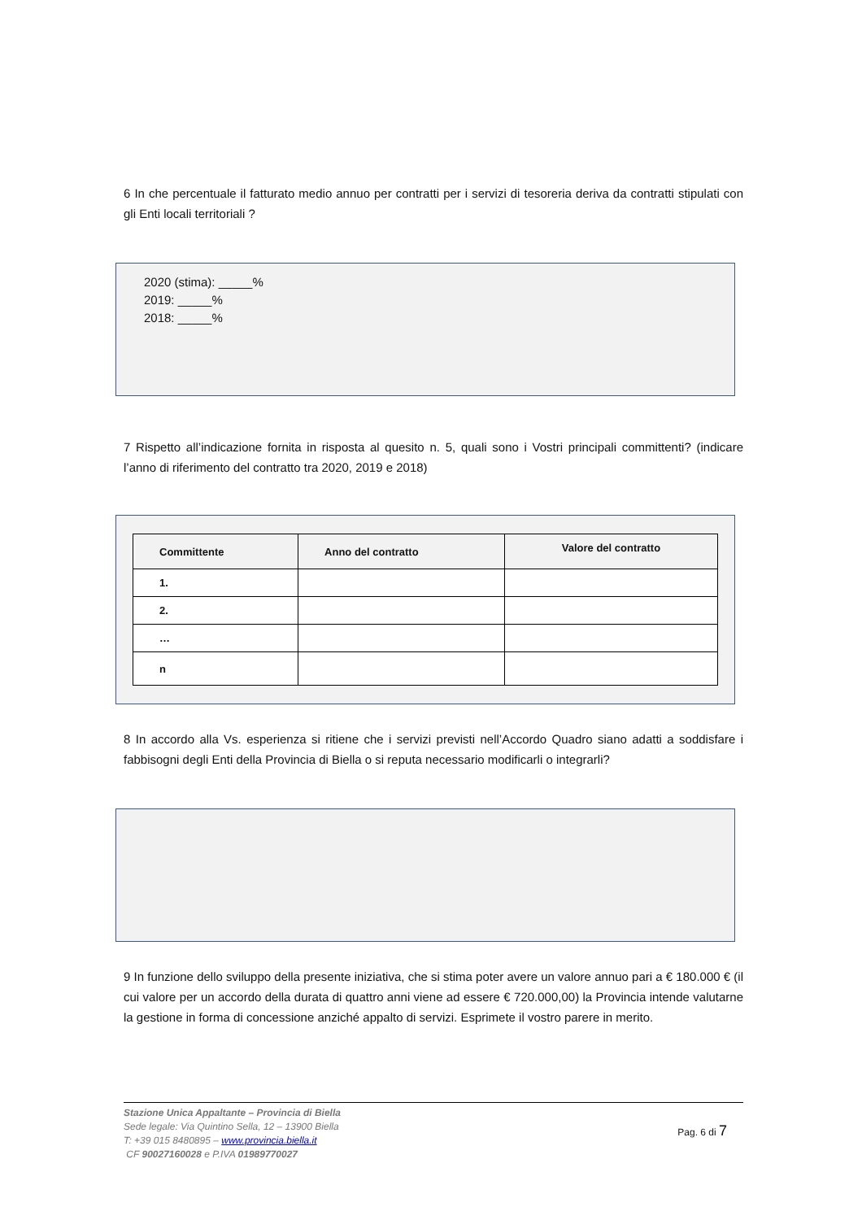6 In che percentuale il fatturato medio annuo per contratti per i servizi di tesoreria deriva da contratti stipulati con gli Enti locali territoriali ?
2020 (stima): _____%
2019: _____%
2018: _____%
7 Rispetto all’indicazione fornita in risposta al quesito n. 5, quali sono i Vostri principali committenti? (indicare l’anno di riferimento del contratto tra 2020, 2019 e 2018)
| Committente | Anno del contratto | Valore del contratto |
| --- | --- | --- |
| 1. | | |
| 2. | | |
| … | | |
| n | | |
8 In accordo alla Vs. esperienza si ritiene che i servizi previsti nell’Accordo Quadro siano adatti a soddisfare i fabbisogni degli Enti della Provincia di Biella o si reputa necessario modificarli o integrarli?
9 In funzione dello sviluppo della presente iniziativa, che si stima poter avere un valore annuo pari a € 180.000 € (il cui valore per un accordo della durata di quattro anni viene ad essere € 720.000,00) la Provincia intende valutarne la gestione in forma di concessione anziché appalto di servizi. Esprimete il vostro parere in merito.
Pag. 6 di 7
Stazione Unica Appaltante – Provincia di Biella
Sede legale: Via Quintino Sella, 12 – 13900 Biella
T: +39 015 8480895 – www.provincia.biella.it
CF 90027160028 e P.IVA 01989770027